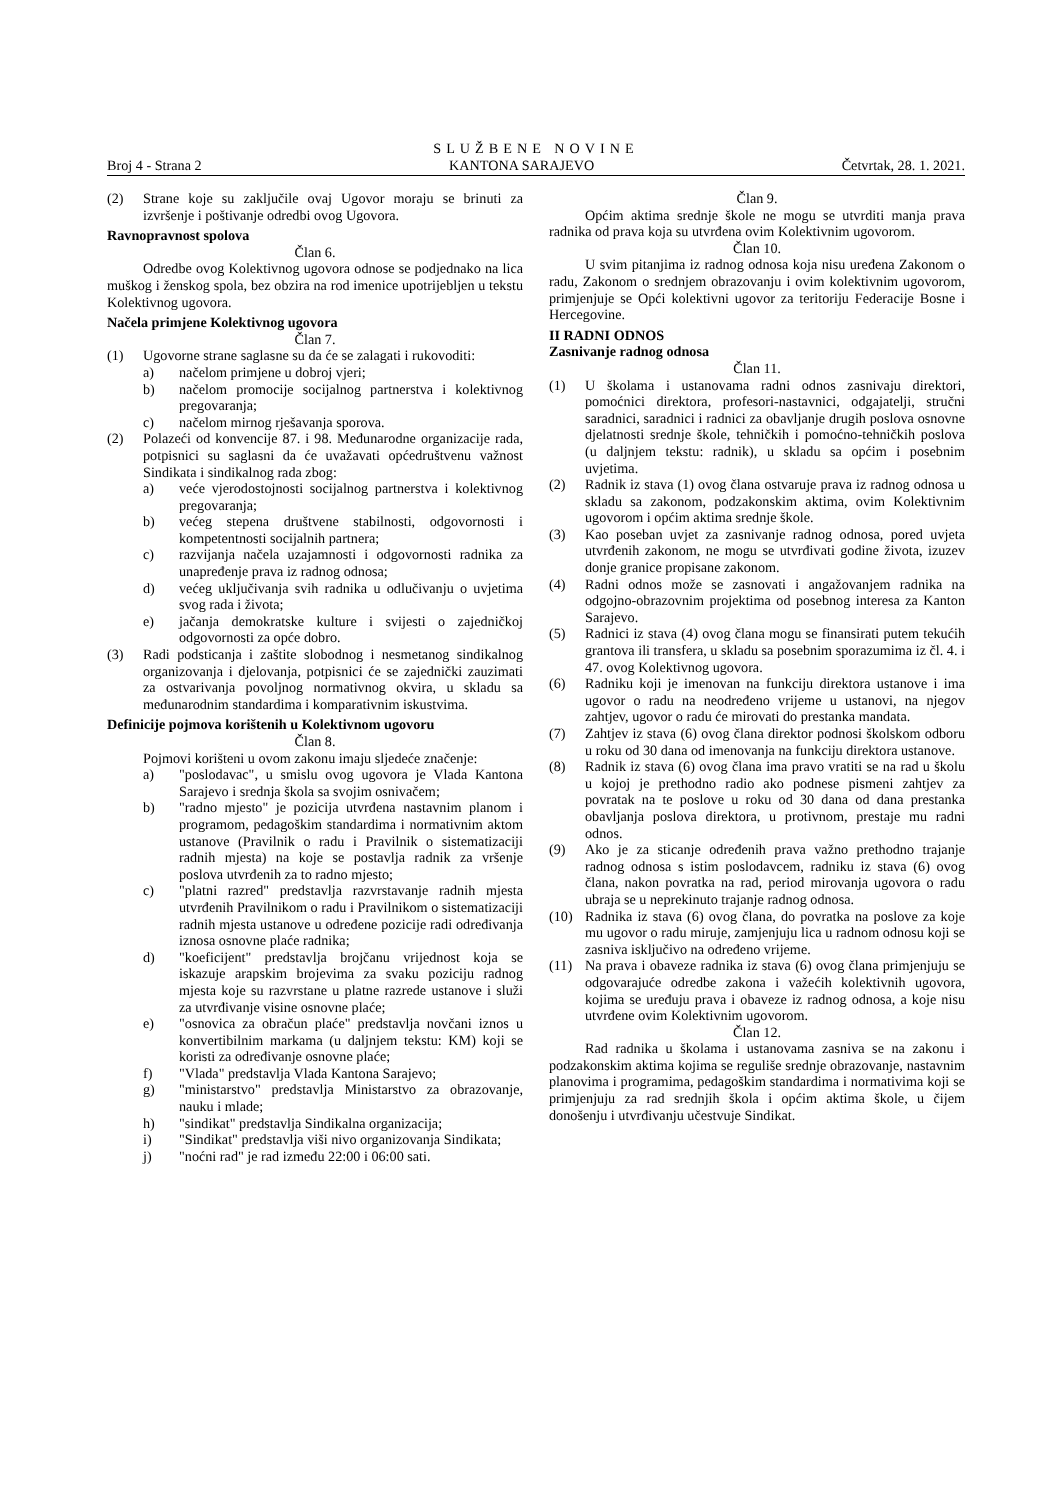SLUŽBENE NOVINE
Broj 4 - Strana 2 KANTONA SARAJEVO Četvrtak, 28. 1. 2021.
(2) Strane koje su zaključile ovaj Ugovor moraju se brinuti za izvršenje i poštivanje odredbi ovog Ugovora.
Ravnopravnost spolova
Član 6.
Odredbe ovog Kolektivnog ugovora odnose se podjednako na lica muškog i ženskog spola, bez obzira na rod imenice upotrijebljen u tekstu Kolektivnog ugovora.
Načela primjene Kolektivnog ugovora
Član 7.
(1) Ugovorne strane saglasne su da će se zalagati i rukovoditi:
a) načelom primjene u dobroj vjeri;
b) načelom promocije socijalnog partnerstva i kolektivnog pregovaranja;
c) načelom mirnog rješavanja sporova.
(2) Polazeći od konvencije 87. i 98. Međunarodne organizacije rada, potpisnici su saglasni da će uvažavati općedruštvenu važnost Sindikata i sindikalnog rada zbog:
a) veće vjerodostojnosti socijalnog partnerstva i kolektivnog pregovaranja;
b) većeg stepena društvene stabilnosti, odgovornosti i kompetentnosti socijalnih partnera;
c) razvijanja načela uzajamnosti i odgovornosti radnika za unapređenje prava iz radnog odnosa;
d) većeg uključivanja svih radnika u odlučivanju o uvjetima svog rada i života;
e) jačanja demokratske kulture i svijesti o zajedničkoj odgovornosti za opće dobro.
(3) Radi podsticanja i zaštite slobodnog i nesmetanog sindikalnog organizovanja i djelovanja, potpisnici će se zajednički zauzimati za ostvarivanja povoljnog normativnog okvira, u skladu sa međunarodnim standardima i komparativnim iskustvima.
Definicije pojmova korištenih u Kolektivnom ugovoru
Član 8.
Pojmovi korišteni u ovom zakonu imaju sljedeće značenje:
a) "poslodavac", u smislu ovog ugovora je Vlada Kantona Sarajevo i srednja škola sa svojim osnivačem;
b) "radno mjesto" je pozicija utvrđena nastavnim planom i programom, pedagoškim standardima i normativnim aktom ustanove (Pravilnik o radu i Pravilnik o sistematizaciji radnih mjesta) na koje se postavlja radnik za vršenje poslova utvrđenih za to radno mjesto;
c) "platni razred" predstavlja razvrstavanje radnih mjesta utvrđenih Pravilnikom o radu i Pravilnikom o sistematizaciji radnih mjesta ustanove u određene pozicije radi određivanja iznosa osnovne plaće radnika;
d) "koeficijent" predstavlja brojčanu vrijednost koja se iskazuje arapskim brojevima za svaku poziciju radnog mjesta koje su razvrstane u platne razrede ustanove i služi za utvrđivanje visine osnovne plaće;
e) "osnovica za obračun plaće" predstavlja novčani iznos u konvertibilnim markama (u daljnjem tekstu: KM) koji se koristi za određivanje osnovne plaće;
f) "Vlada" predstavlja Vlada Kantona Sarajevo;
g) "ministarstvo" predstavlja Ministarstvo za obrazovanje, nauku i mlade;
h) "sindikat" predstavlja Sindikalna organizacija;
i) "Sindikat" predstavlja viši nivo organizovanja Sindikata;
j) "noćni rad" je rad između 22:00 i 06:00 sati.
Član 9.
Općim aktima srednje škole ne mogu se utvrditi manja prava radnika od prava koja su utvrđena ovim Kolektivnim ugovorom.
Član 10.
U svim pitanjima iz radnog odnosa koja nisu uređena Zakonom o radu, Zakonom o srednjem obrazovanju i ovim kolektivnim ugovorom, primjenjuje se Opći kolektivni ugovor za teritoriju Federacije Bosne i Hercegovine.
II RADNI ODNOS
Zasnivanje radnog odnosa
Član 11.
(1) U školama i ustanovama radni odnos zasnivaju direktori, pomoćnici direktora, profesori-nastavnici, odgajatelji, stručni saradnici, saradnici i radnici za obavljanje drugih poslova osnovne djelatnosti srednje škole, tehničkih i pomoćno-tehničkih poslova (u daljnjem tekstu: radnik), u skladu sa općim i posebnim uvjetima.
(2) Radnik iz stava (1) ovog člana ostvaruje prava iz radnog odnosa u skladu sa zakonom, podzakonskim aktima, ovim Kolektivnim ugovorom i općim aktima srednje škole.
(3) Kao poseban uvjet za zasnivanje radnog odnosa, pored uvjeta utvrđenih zakonom, ne mogu se utvrđivati godine života, izuzev donje granice propisane zakonom.
(4) Radni odnos može se zasnovati i angažovanjem radnika na odgojno-obrazovnim projektima od posebnog interesa za Kanton Sarajevo.
(5) Radnici iz stava (4) ovog člana mogu se finansirati putem tekućih grantova ili transfera, u skladu sa posebnim sporazumima iz čl. 4. i 47. ovog Kolektivnog ugovora.
(6) Radniku koji je imenovan na funkciju direktora ustanove i ima ugovor o radu na neodređeno vrijeme u ustanovi, na njegov zahtjev, ugovor o radu će mirovati do prestanka mandata.
(7) Zahtjev iz stava (6) ovog člana direktor podnosi školskom odboru u roku od 30 dana od imenovanja na funkciju direktora ustanove.
(8) Radnik iz stava (6) ovog člana ima pravo vratiti se na rad u školu u kojoj je prethodno radio ako podnese pismeni zahtjev za povratak na te poslove u roku od 30 dana od dana prestanka obavljanja poslova direktora, u protivnom, prestaje mu radni odnos.
(9) Ako je za sticanje određenih prava važno prethodno trajanje radnog odnosa s istim poslodavcem, radniku iz stava (6) ovog člana, nakon povratka na rad, period mirovanja ugovora o radu ubraja se u neprekinuto trajanje radnog odnosa.
(10) Radnika iz stava (6) ovog člana, do povratka na poslove za koje mu ugovor o radu miruje, zamjenjuju lica u radnom odnosu koji se zasniva isključivo na određeno vrijeme.
(11) Na prava i obaveze radnika iz stava (6) ovog člana primjenjuju se odgovarajuće odredbe zakona i važećih kolektivnih ugovora, kojima se uređuju prava i obaveze iz radnog odnosa, a koje nisu utvrđene ovim Kolektivnim ugovorom.
Član 12.
Rad radnika u školama i ustanovama zasniva se na zakonu i podzakonskim aktima kojima se reguliše srednje obrazovanje, nastavnim planovima i programima, pedagoškim standardima i normativima koji se primjenjuju za rad srednjih škola i općim aktima škole, u čijem donošenju i utvrđivanju učestvuje Sindikat.